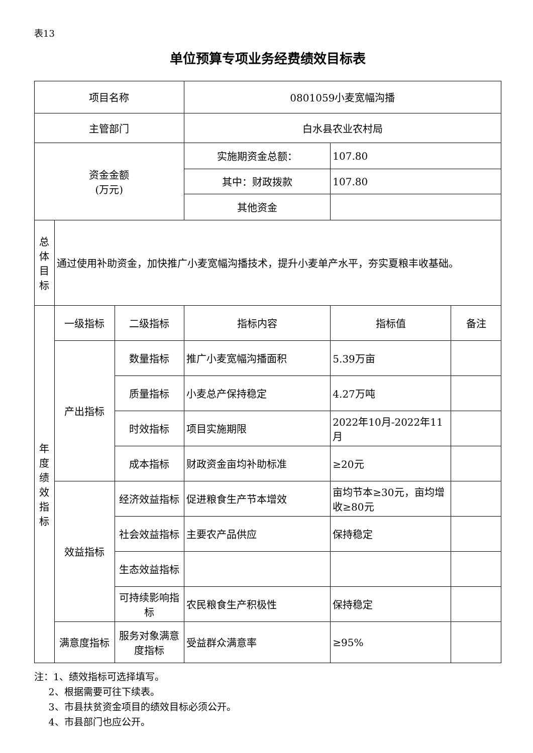表13
单位预算专项业务经费绩效目标表
| 项目名称 | | | 0801059小麦宽幅沟播 | | |
| 主管部门 | | | 白水县农业农村局 | | |
| 资金金额 (万元) | | | 实施期资金总额： | 107.80 | |
| | | | 其中：财政拨款 | 107.80 | |
| | | | 其他资金 | | |
| 总 体 目 标 | 通过使用补助资金，加快推广小麦宽幅沟播技术，提升小麦单产水平，夯实夏粮丰收基础。 | | | | |
| 年 度 绩 效 指 标 | 一级指标 | 二级指标 | 指标内容 | 指标值 | 备注 |
| | 产出指标 | 数量指标 | 推广小麦宽幅沟播面积 | 5.39万亩 | |
| | | 质量指标 | 小麦总产保持稳定 | 4.27万吨 | |
| | | 时效指标 | 项目实施期限 | 2022年10月-2022年11月 | |
| | | 成本指标 | 财政资金亩均补助标准 | ≥20元 | |
| | 效益指标 | 经济效益指标 | 促进粮食生产节本增效 | 亩均节本≥30元，亩均增收≥80元 | |
| | | 社会效益指标 | 主要农产品供应 | 保持稳定 | |
| | | 生态效益指标 | | | |
| | | 可持续影响指标 | 农民粮食生产积极性 | 保持稳定 | |
| | 满意度指标 | 服务对象满意度指标 | 受益群众满意率 | ≥95% | |
注：1、绩效指标可选择填写。
  2、根据需要可往下续表。
  3、市县扶贫资金项目的绩效目标必须公开。
  4、市县部门也应公开。